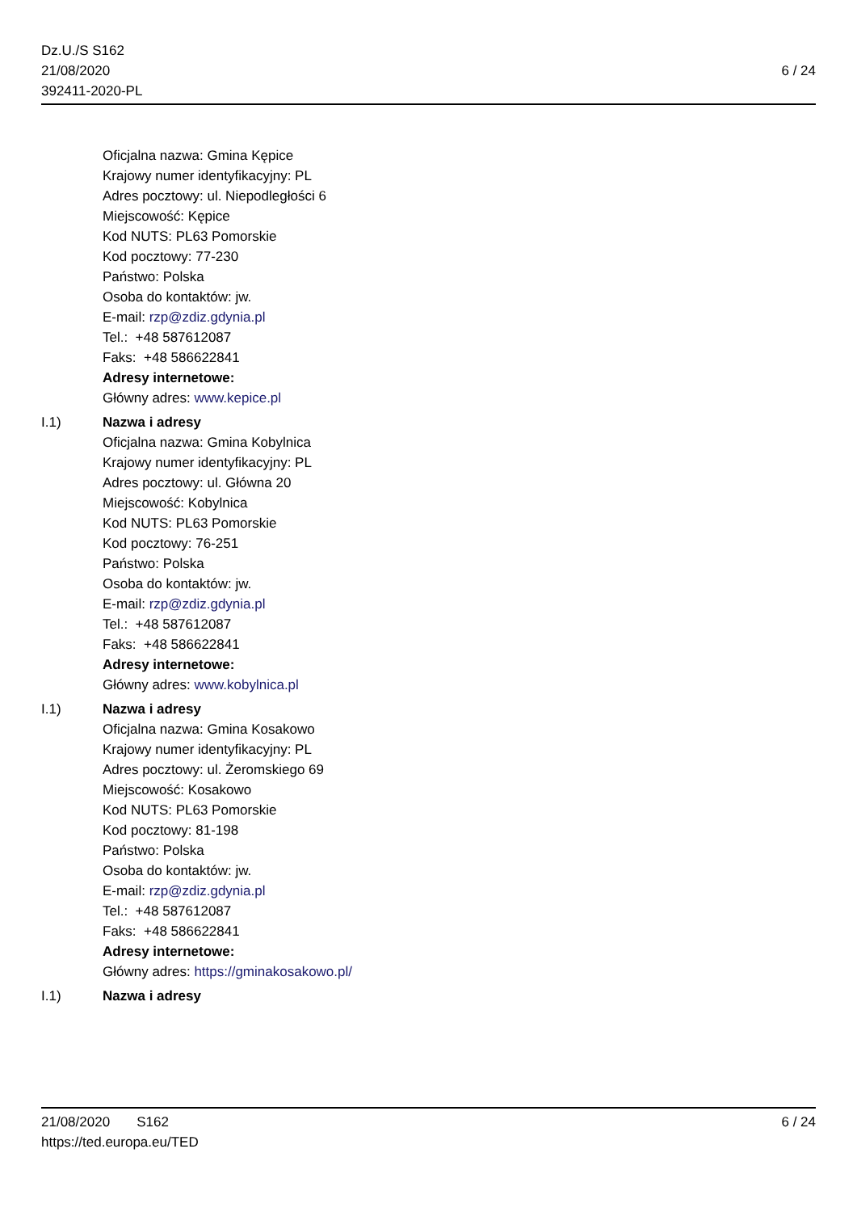Dz.U./S S162
21/08/2020
392411-2020-PL
6 / 24
Oficjalna nazwa: Gmina Kępice
Krajowy numer identyfikacyjny: PL
Adres pocztowy: ul. Niepodległości 6
Miejscowość: Kępice
Kod NUTS: PL63 Pomorskie
Kod pocztowy: 77-230
Państwo: Polska
Osoba do kontaktów: jw.
E-mail: rzp@zdiz.gdynia.pl
Tel.: +48 587612087
Faks: +48 586622841
Adresy internetowe:
Główny adres: www.kepice.pl
I.1) Nazwa i adresy
Oficjalna nazwa: Gmina Kobylnica
Krajowy numer identyfikacyjny: PL
Adres pocztowy: ul. Główna 20
Miejscowość: Kobylnica
Kod NUTS: PL63 Pomorskie
Kod pocztowy: 76-251
Państwo: Polska
Osoba do kontaktów: jw.
E-mail: rzp@zdiz.gdynia.pl
Tel.: +48 587612087
Faks: +48 586622841
Adresy internetowe:
Główny adres: www.kobylnica.pl
I.1) Nazwa i adresy
Oficjalna nazwa: Gmina Kosakowo
Krajowy numer identyfikacyjny: PL
Adres pocztowy: ul. Żeromskiego 69
Miejscowość: Kosakowo
Kod NUTS: PL63 Pomorskie
Kod pocztowy: 81-198
Państwo: Polska
Osoba do kontaktów: jw.
E-mail: rzp@zdiz.gdynia.pl
Tel.: +48 587612087
Faks: +48 586622841
Adresy internetowe:
Główny adres: https://gminakosakowo.pl/
I.1) Nazwa i adresy
21/08/2020 S162
https://ted.europa.eu/TED
6 / 24